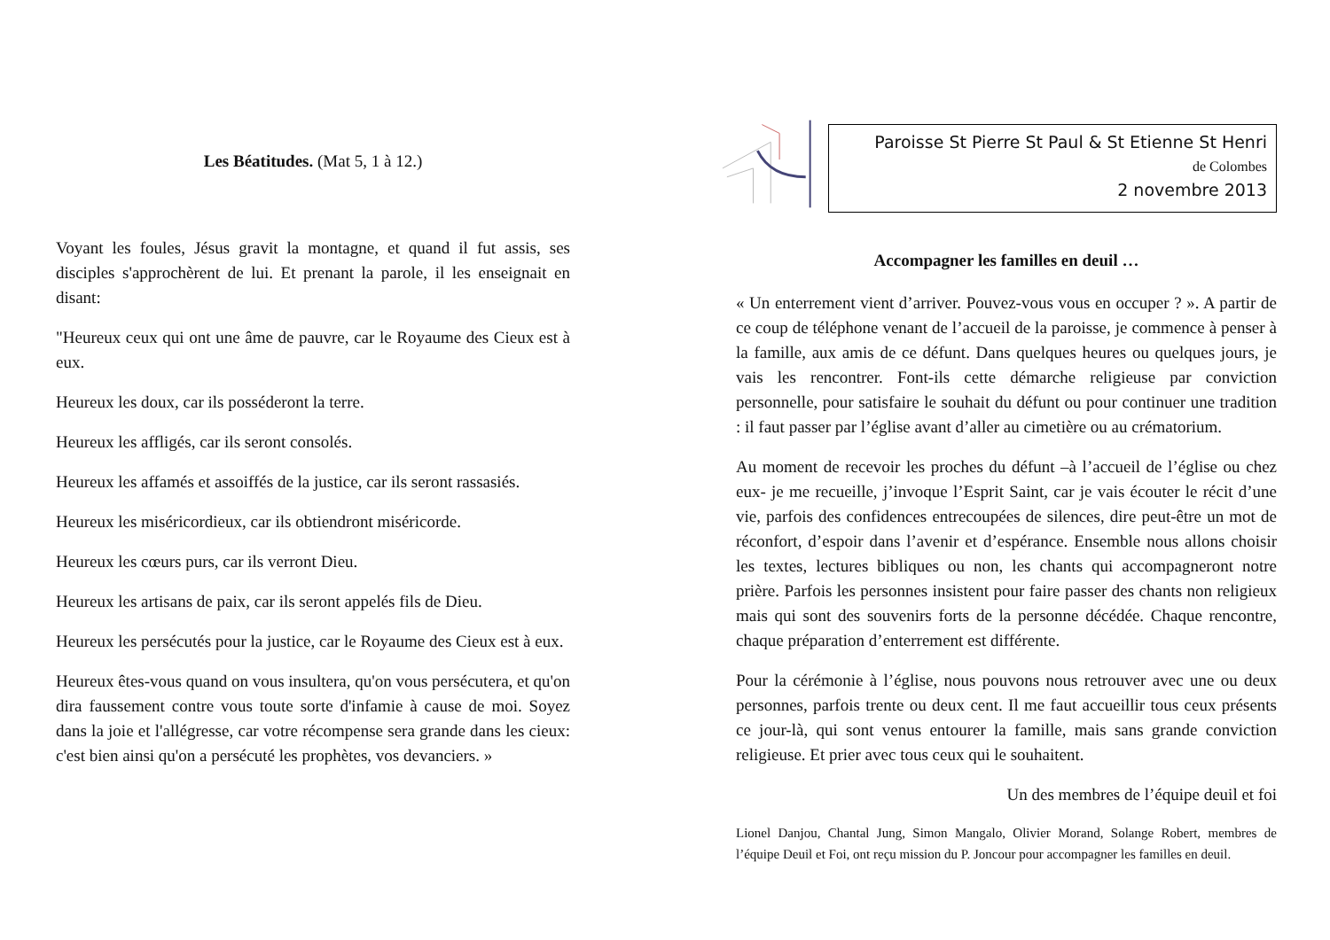Les Béatitudes. (Mat 5, 1 à 12.)
Voyant les foules, Jésus gravit la montagne, et quand il fut assis, ses disciples s'approchèrent de lui. Et prenant la parole, il les enseignait en disant:
"Heureux ceux qui ont une âme de pauvre, car le Royaume des Cieux est à eux.
Heureux les doux, car ils posséderont la terre.
Heureux les affligés, car ils seront consolés.
Heureux les affamés et assoiffés de la justice, car ils seront rassasiés.
Heureux les miséricordieux, car ils obtiendront miséricorde.
Heureux les cœurs purs, car ils verront Dieu.
Heureux les artisans de paix, car ils seront appelés fils de Dieu.
Heureux les persécutés pour la justice, car le Royaume des Cieux est à eux.
Heureux êtes-vous quand on vous insultera, qu'on vous persécutera, et qu'on dira faussement contre vous toute sorte d'infamie à cause de moi. Soyez dans la joie et l'allégresse, car votre récompense sera grande dans les cieux: c'est bien ainsi qu'on a persécuté les prophètes, vos devanciers. »
Paroisse St Pierre St Paul & St Etienne St Henri
de Colombes
2 novembre 2013
Accompagner les familles en deuil …
« Un enterrement vient d’arriver. Pouvez-vous vous en occuper ? ». A partir de ce coup de téléphone venant de l’accueil de la paroisse, je commence à penser à la famille, aux amis de ce défunt. Dans quelques heures ou quelques jours, je vais les rencontrer. Font-ils cette démarche religieuse par conviction personnelle, pour satisfaire le souhait du défunt ou pour continuer une tradition : il faut passer par l’église avant d’aller au cimetière ou au crématorium.
Au moment de recevoir les proches du défunt –à l’accueil de l’église ou chez eux- je me recueille, j’invoque l’Esprit Saint, car je vais écouter le récit d’une vie, parfois des confidences entrecoupées de silences, dire peut-être un mot de réconfort, d’espoir dans l’avenir et d’espérance. Ensemble nous allons choisir les textes, lectures bibliques ou non, les chants qui accompagneront notre prière. Parfois les personnes insistent pour faire passer des chants non religieux mais qui sont des souvenirs forts de la personne décédée. Chaque rencontre, chaque préparation d’enterrement est différente.
Pour la cérémonie à l’église, nous pouvons nous retrouver avec une ou deux personnes, parfois trente ou deux cent. Il me faut accueillir tous ceux présents ce jour-là, qui sont venus entourer la famille, mais sans grande conviction religieuse. Et prier avec tous ceux qui le souhaitent.
Un des membres de l’équipe deuil et foi
Lionel Danjou, Chantal Jung, Simon Mangalo, Olivier Morand, Solange Robert, membres de l’équipe Deuil et Foi, ont reçu mission du P. Joncour pour accompagner les familles en deuil.